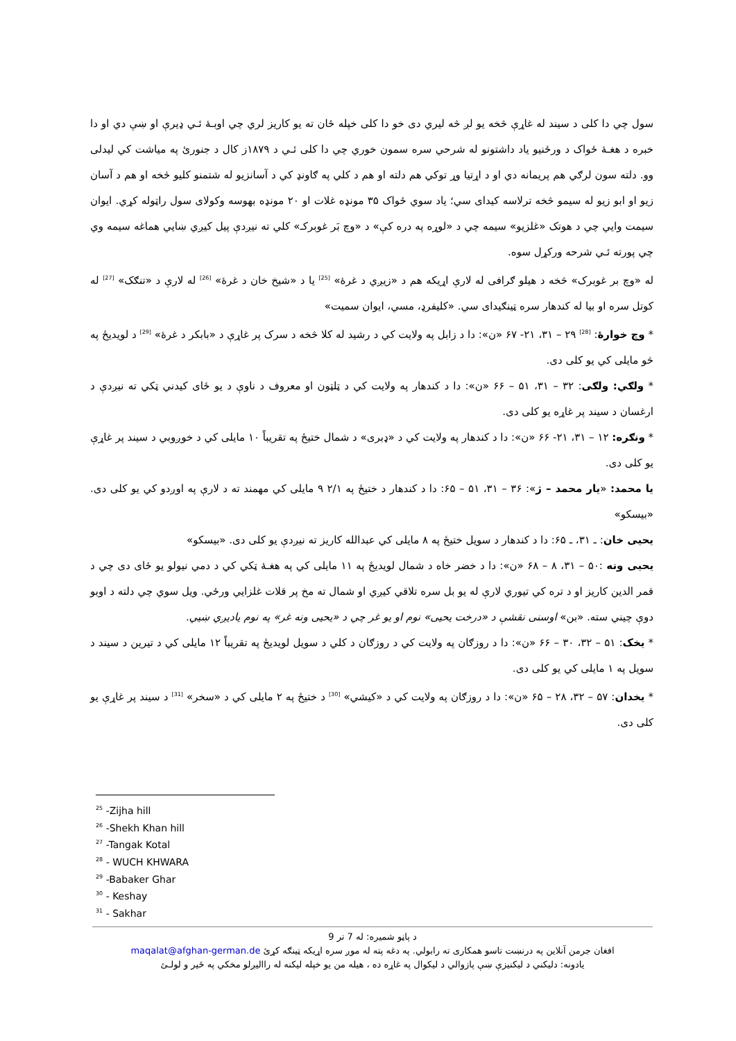سول چي دا کلی د سیند له غاړې څخه یو لږ څه لیري دی خو دا کلی خپله ځان ته یو کاریز لري چي اوبـهٔ ئـي ډیرې او ښې دي او دا خبره د هغـهٔ ځواک د ورځنیو یاد داشتونو له شرحي سره سمون خوري چي دا کلی ئـي د ۱۸۷۹ز کال د جنورئ په میاشت کي لیدلی وو. دلته سون لرګي هم پریمانه دي او د اړتیا وړ توکي هم دلته او هم د کلي په ګاونډ کي د آسانزیو له شتمنو کلیو څخه او هم د آسان زیو او ابو زیو له سیمو څخه ترلاسه کیدای سي؛ یاد سوي ځواک ۳۵ مونډه غلات او ۲۰ مونډه بهوسه وکولای سول راټوله کړي. ایوان سیمت وایي چي د هوتک «غلزیو» سیمه چي د «لوړه په دره کې» د «وچ بَر غوبرکـ» کلي ته نیږدې پیل کیږي ښایي هماغه سیمه وي چي پورته ئـي شرحه ورکړل سوه.
له «وچ بر غوبرک» څخه د هیلو ګرافی له لارې اړیکه هم د «زیږي د غرهٔ» <sup>[25]</sup> یا د «شیخ خان د غرهٔ» <sup>[26]</sup> له لارې د «تنګک» <sup>[27]</sup> له کوتل سره او بیا له کندهار سره ټینګیدای سي. «کلیفرډ، مسي، ایوان سمیت»
* وچ خوارهٔ: <sup>[28]</sup> ۲۹ – ۳۱، ۲۱- ۶۷ «ن»: دا د زابل په ولایت کي د رشید له کلا څخه د سرک پر غاړې د «بابکر د غرهٔ» <sup>[29]</sup> د لویدیځ په څو مایلی کي یو کلی دی.
* ولګي: ولګی: ۳۲ – ۳۱، ۵۱ – ۶۶ «ن»: دا د کندهار په ولایت کي د ټلټون او معروف د ناوې د یو ځای کیدني ټکي ته نیږدې د ارغسان د سیند پر غاړه یو کلی دی.
* ونګره: ۱۲ – ۳۱، ۲۱- ۶۶ «ن»: دا د کندهار په ولایت کي د «ډبری» د شمال ختیځ په تقریباً ۱۰ مایلی کي د خوږوبي د سیند پر غاړې یو کلی دی.
یا محمد: «یار محمد – ژ»: ۳۶ – ۳۱، ۵۱ – ۶۵: دا د کندهار د ختیځ په ۲/۱ ۹ مایلی کي مهمند ته د لارې په اوږدو کي یو کلی دی. «بیسکو»
یحیی خان: ـ ۳۱، ـ ۶۵: دا د کندهار د سویل ختیځ په ۸ مایلی کي عبدالله کاریز ته نیږدې یو کلی دی. «بیسکو»
یحیی ونه :۵۰ – ۳۱، ۸ – ۶۸ «ن»: دا د خضر خاه د شمال لویدیځ په ۱۱ مایلی کي په هغـهٔ ټکي کي د دمي نیولو یو ځای دی چي د قمر الدین کاریز او د تره کي تیوري لارې له یو بل سره تلاقي کیږي او شمال ته مخ پر قلات غلزایي ورځي. ویل سوي چي دلته د اوبو دوې چیني سته. «بن» اوسنی نقشې د «درخت یحیی» نوم او یو غر چي د «یحیی ونه غر» په نوم یادیږي ښیي.
* یخک: ۵۱ – ۳۲، ۳۰ – ۶۶ «ن»: دا د روزګان په ولایت کي د روزګان د کلي د سویل لویدیځ په تقریباً ۱۲ مایلی کي د تیرین د سیند د سویل په ۱ مایلی کي یو کلی دی.
* یخدان: ۵۷ – ۳۲، ۲۸ – ۶۵ «ن»: دا د روزګان په ولایت کي د «کیشي» <sup>[30]</sup> د ختیځ په ۲ مایلی کي د «سخر» <sup>[31]</sup> د سیند پر غاړې یو کلی دی.
<sup>25</sup> -Zijha hill
<sup>26</sup> -Shekh Khan hill
<sup>27</sup> -Tangak Kotal
<sup>28</sup> - WUCH KHWARA
<sup>29</sup> -Babaker Ghar
<sup>30</sup> - Keshay
<sup>31</sup> - Sakhar
د پاڼو شمیره: له 7 تر 9
افغان جرمن آنلاین په درنښت تاسو همکاری ته رابولي. په دغه پته له موږ سره اړیکه ټینګه کړئ maqalat@afghan-german.de
یادونه: دلیکني د لیکنیزې ښې پازوالي د لیکوال په غاړه ده ، هیله من یو خپله لیکنه له راالیږلو مخکي په ځیر و لولـئ